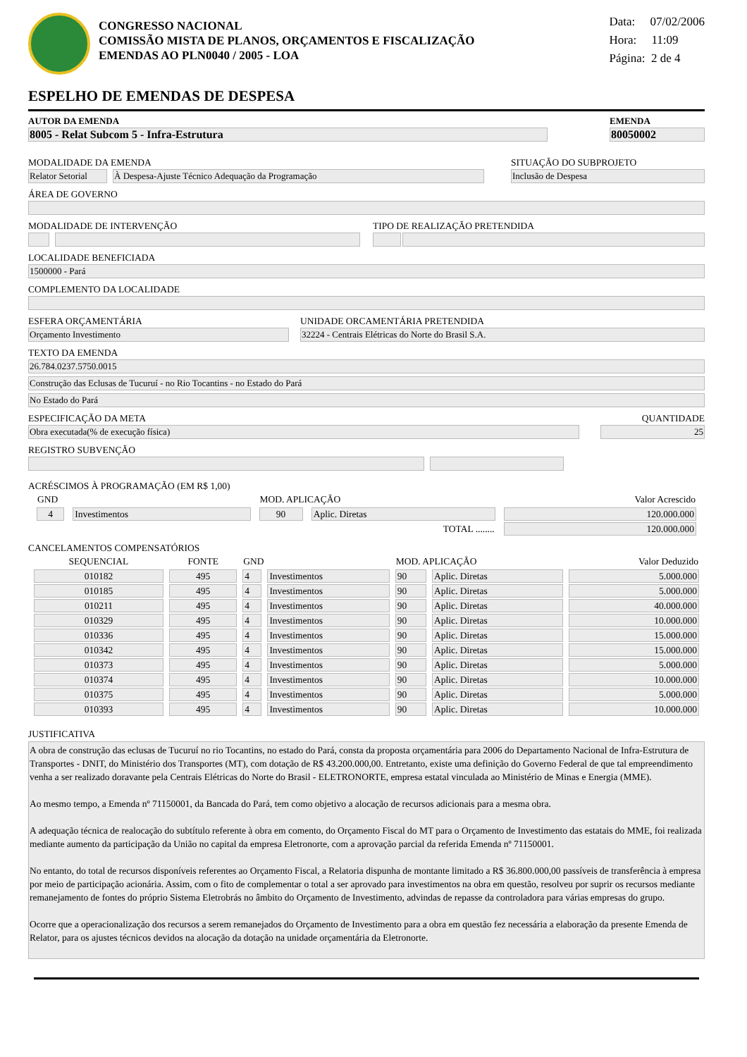CONGRESSO NACIONAL
COMISSÃO MISTA DE PLANOS, ORÇAMENTOS E FISCALIZAÇÃO
EMENDAS AO PLN0040 / 2005 - LOA
Data: 07/02/2006
Hora: 11:09
Página: 2 de 4
ESPELHO DE EMENDAS DE DESPESA
AUTOR DA EMENDA
8005 - Relat Subcom 5 - Infra-Estrutura
EMENDA
80050002
MODALIDADE DA EMENDA
Relator Setorial
À Despesa-Ajuste Técnico Adequação da Programação
SITUAÇÃO DO SUBPROJETO
Inclusão de Despesa
ÁREA DE GOVERNO
MODALIDADE DE INTERVENÇÃO TIPO DE REALIZAÇÃO PRETENDIDA
LOCALIDADE BENEFICIADA
1500000 - Pará
COMPLEMENTO DA LOCALIDADE
ESFERA ORÇAMENTÁRIA
Orçamento Investimento
UNIDADE ORCAMENTÁRIA PRETENDIDA
32224 - Centrais Elétricas do Norte do Brasil S.A.
TEXTO DA EMENDA
26.784.0237.5750.0015
Construção das Eclusas de Tucuruí - no Rio Tocantins - no Estado do Pará
No Estado do Pará
ESPECIFICAÇÃO DA META
Obra executada(% de execução física)
QUANTIDADE
25
REGISTRO SUBVENÇÃO
ACRÉSCIMOS À PROGRAMAÇÃO (EM R$ 1,00)
| GND | | MOD. APLICAÇÃO | | Valor Acrescido |
| --- | --- | --- | --- | --- |
| 4 | Investimentos | 90 | Aplic. Diretas | 120.000.000 |
| TOTAL ........ | | | | 120.000.000 |
CANCELAMENTOS COMPENSATÓRIOS
| SEQUENCIAL | FONTE | GND | | MOD. APLICAÇÃO | | Valor Deduzido |
| --- | --- | --- | --- | --- | --- | --- |
| 010182 | 495 | 4 | Investimentos | 90 | Aplic. Diretas | 5.000.000 |
| 010185 | 495 | 4 | Investimentos | 90 | Aplic. Diretas | 5.000.000 |
| 010211 | 495 | 4 | Investimentos | 90 | Aplic. Diretas | 40.000.000 |
| 010329 | 495 | 4 | Investimentos | 90 | Aplic. Diretas | 10.000.000 |
| 010336 | 495 | 4 | Investimentos | 90 | Aplic. Diretas | 15.000.000 |
| 010342 | 495 | 4 | Investimentos | 90 | Aplic. Diretas | 15.000.000 |
| 010373 | 495 | 4 | Investimentos | 90 | Aplic. Diretas | 5.000.000 |
| 010374 | 495 | 4 | Investimentos | 90 | Aplic. Diretas | 10.000.000 |
| 010375 | 495 | 4 | Investimentos | 90 | Aplic. Diretas | 5.000.000 |
| 010393 | 495 | 4 | Investimentos | 90 | Aplic. Diretas | 10.000.000 |
JUSTIFICATIVA
A obra de construção das eclusas de Tucuruí no rio Tocantins, no estado do Pará, consta da proposta orçamentária para 2006 do Departamento Nacional de Infra-Estrutura de Transportes - DNIT, do Ministério dos Transportes (MT), com dotação de R$ 43.200.000,00. Entretanto, existe uma definição do Governo Federal de que tal empreendimento venha a ser realizado doravante pela Centrais Elétricas do Norte do Brasil - ELETRONORTE, empresa estatal vinculada ao Ministério de Minas e Energia (MME).
Ao mesmo tempo, a Emenda nº 71150001, da Bancada do Pará, tem como objetivo a alocação de recursos adicionais para a mesma obra.
A adequação técnica de realocação do subtítulo referente à obra em comento, do Orçamento Fiscal do MT para o Orçamento de Investimento das estatais do MME, foi realizada mediante aumento da participação da União no capital da empresa Eletronorte, com a aprovação parcial da referida Emenda nº 71150001.
No entanto, do total de recursos disponíveis referentes ao Orçamento Fiscal, a Relatoria dispunha de montante limitado a R$ 36.800.000,00 passíveis de transferência à empresa por meio de participação acionária. Assim, com o fito de complementar o total a ser aprovado para investimentos na obra em questão, resolveu por suprir os recursos mediante remanejamento de fontes do próprio Sistema Eletrobrás no âmbito do Orçamento de Investimento, advindas de repasse da controladora para várias empresas do grupo.
Ocorre que a operacionalização dos recursos a serem remanejados do Orçamento de Investimento para a obra em questão fez necessária a elaboração da presente Emenda de Relator, para os ajustes técnicos devidos na alocação da dotação na unidade orçamentária da Eletronorte.